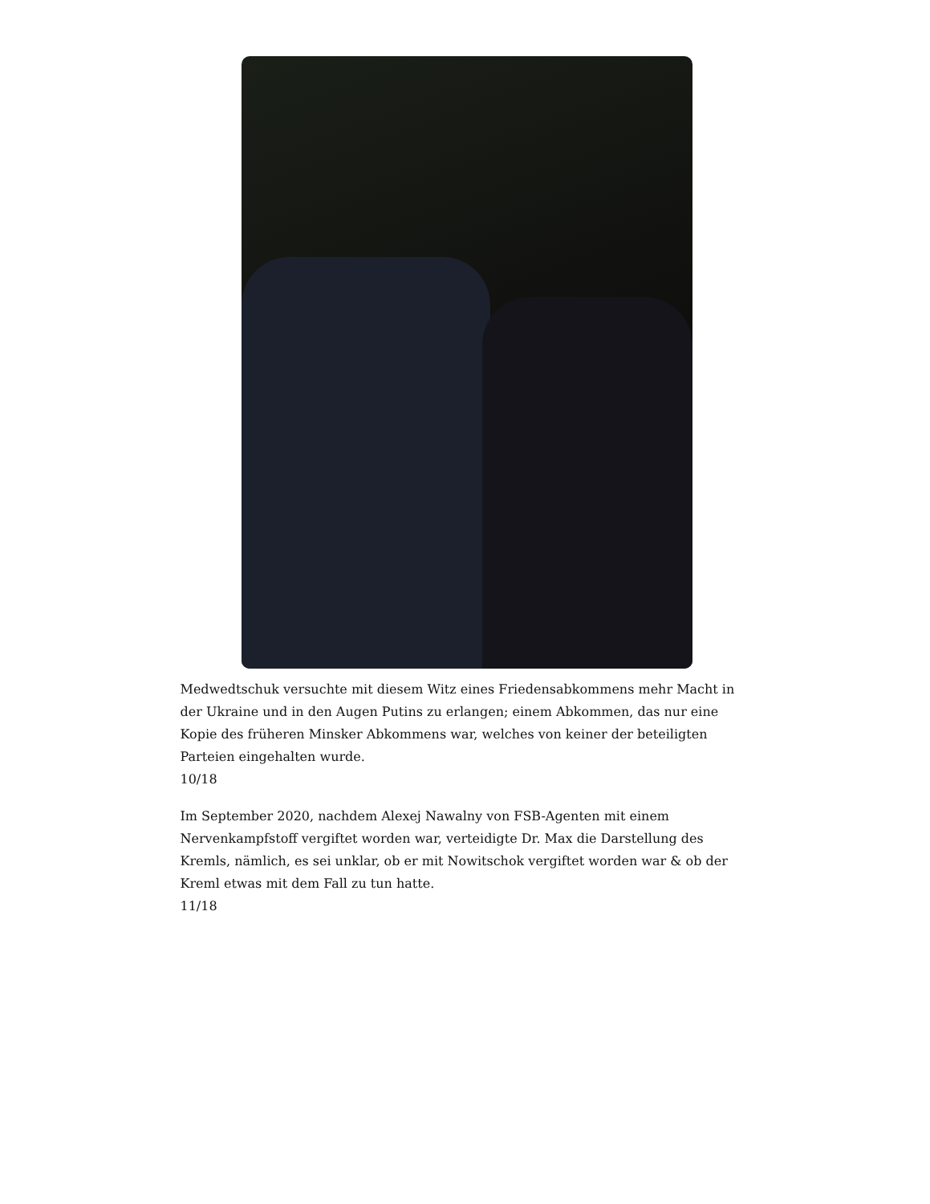Medwedtschuk versuchte mit diesem Witz eines Friedensabkommens mehr Macht in der Ukraine und in den Augen Putins zu erlangen; einem Abkommen, das nur eine Kopie des früheren Minsker Abkommens war, welches von keiner der beteiligten Parteien eingehalten wurde.
10/18
Im September 2020, nachdem Alexej Nawalny von FSB-Agenten mit einem Nervenkampfstoff vergiftet worden war, verteidigte Dr. Max die Darstellung des Kremls, nämlich, es sei unklar, ob er mit Nowitschok vergiftet worden war & ob der Kreml etwas mit dem Fall zu tun hatte.
11/18